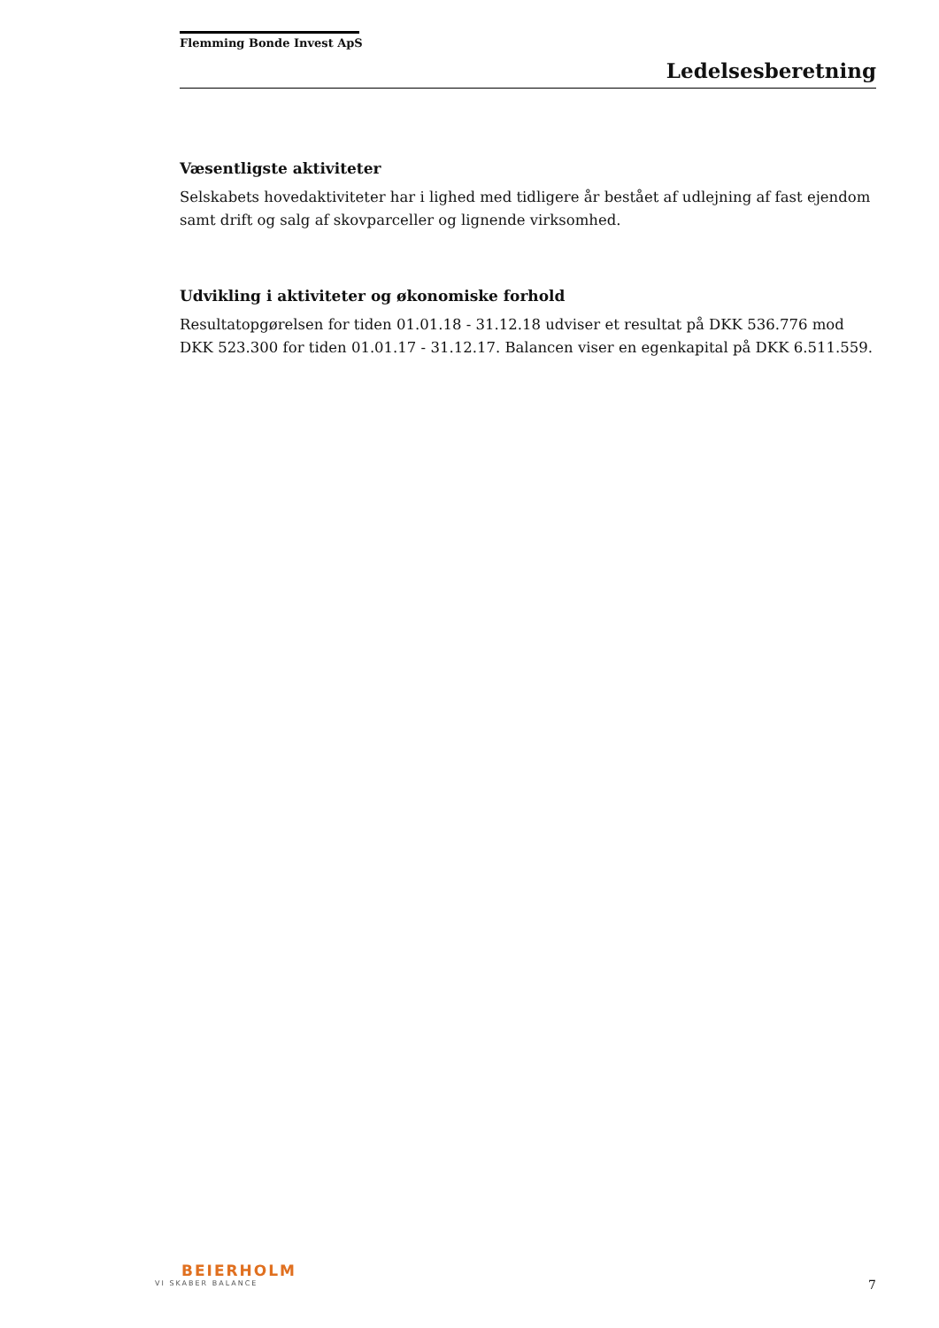Flemming Bonde Invest ApS
Ledelsesberetning
Væsentligste aktiviteter
Selskabets hovedaktiviteter har i lighed med tidligere år bestået af udlejning af fast ejendom samt drift og salg af skovparceller og lignende virksomhed.
Udvikling i aktiviteter og økonomiske forhold
Resultatopgørelsen for tiden 01.01.18 - 31.12.18 udviser et resultat på DKK 536.776 mod DKK 523.300 for tiden 01.01.17 - 31.12.17. Balancen viser en egenkapital på DKK 6.511.559.
BEIERHOLM
VI SKABER BALANCE
7